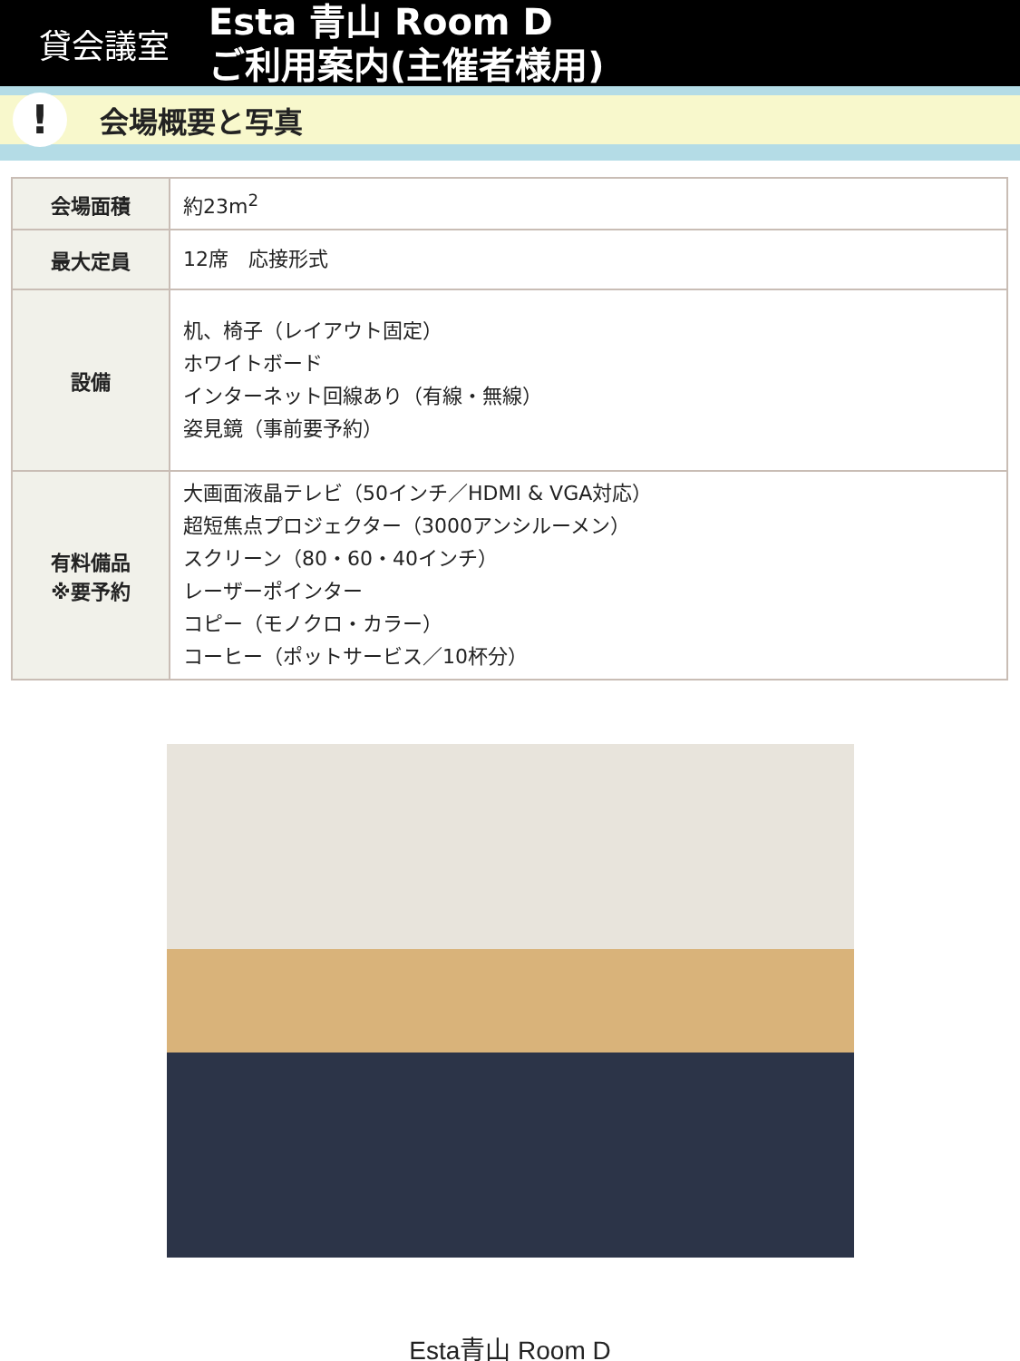貸会議室
Esta 青山 Room D
ご利用案内(主催者様用)
!
会場概要と写真
| 会場面積 | 約23m<sup>2</sup> |
| 最大定員 | 12席 応接形式 |
| 設備 | 机、椅子（レイアウト固定） ホワイトボード インターネット回線あり（有線・無線） 姿見鏡（事前要予約） |
| 有料備品 ※要予約 | 大画面液晶テレビ（50インチ／HDMI & VGA対応） 超短焦点プロジェクター（3000アンシルーメン） スクリーン（80・60・40インチ） レーザーポインター コピー（モノクロ・カラー） コーヒー（ポットサービス／10杯分） |
Esta青山 Room D